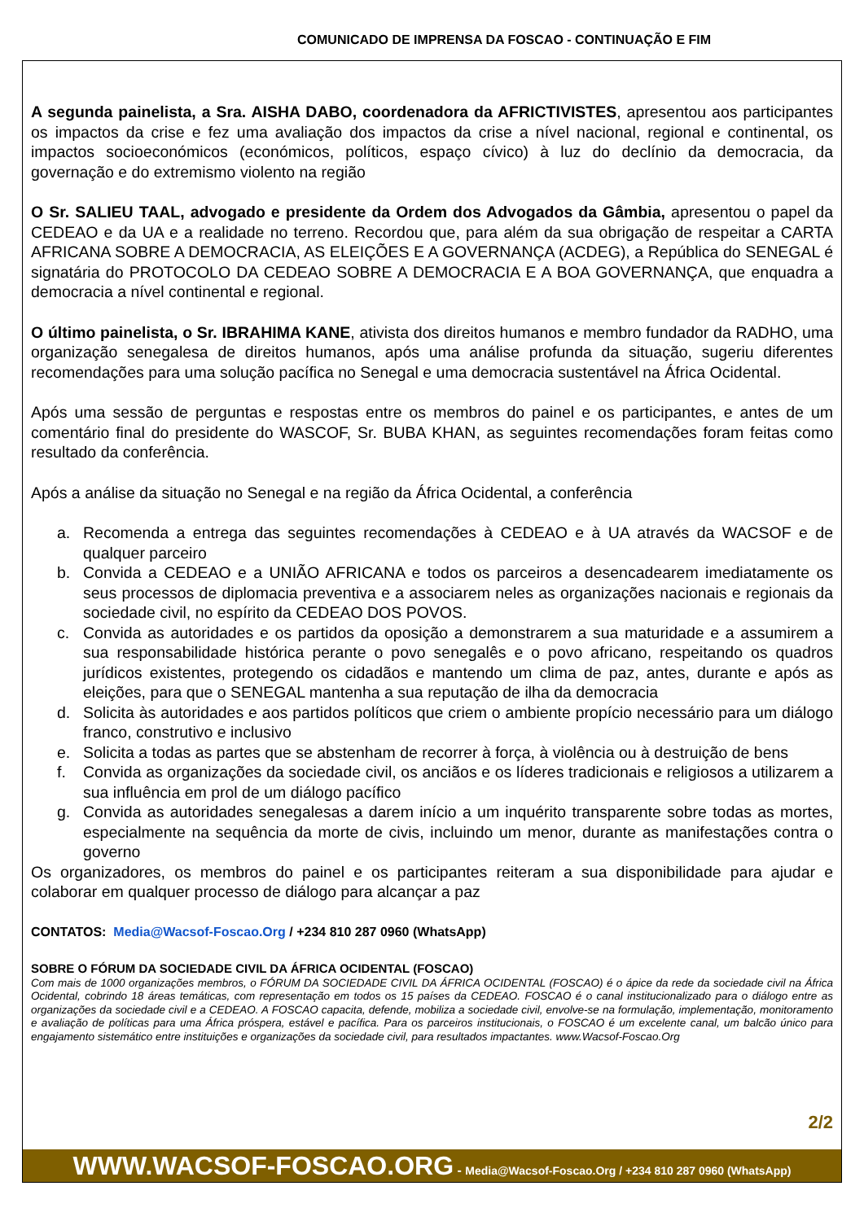COMUNICADO DE IMPRENSA DA FOSCAO - CONTINUAÇÃO E FIM
A segunda painelista, a Sra. AISHA DABO, coordenadora da AFRICTIVISTES, apresentou aos participantes os impactos da crise e fez uma avaliação dos impactos da crise a nível nacional, regional e continental, os impactos socioeconómicos (económicos, políticos, espaço cívico) à luz do declínio da democracia, da governação e do extremismo violento na região
O Sr. SALIEU TAAL, advogado e presidente da Ordem dos Advogados da Gâmbia, apresentou o papel da CEDEAO e da UA e a realidade no terreno. Recordou que, para além da sua obrigação de respeitar a CARTA AFRICANA SOBRE A DEMOCRACIA, AS ELEIÇÕES E A GOVERNANÇA (ACDEG), a República do SENEGAL é signatária do PROTOCOLO DA CEDEAO SOBRE A DEMOCRACIA E A BOA GOVERNANÇA, que enquadra a democracia a nível continental e regional.
O último painelista, o Sr. IBRAHIMA KANE, ativista dos direitos humanos e membro fundador da RADHO, uma organização senegalesa de direitos humanos, após uma análise profunda da situação, sugeriu diferentes recomendações para uma solução pacífica no Senegal e uma democracia sustentável na África Ocidental.
Após uma sessão de perguntas e respostas entre os membros do painel e os participantes, e antes de um comentário final do presidente do WASCOF, Sr. BUBA KHAN, as seguintes recomendações foram feitas como resultado da conferência.
Após a análise da situação no Senegal e na região da África Ocidental, a conferência
a. Recomenda a entrega das seguintes recomendações à CEDEAO e à UA através da WACSOF e de qualquer parceiro
b. Convida a CEDEAO e a UNIÃO AFRICANA e todos os parceiros a desencadearem imediatamente os seus processos de diplomacia preventiva e a associarem neles as organizações nacionais e regionais da sociedade civil, no espírito da CEDEAO DOS POVOS.
c. Convida as autoridades e os partidos da oposição a demonstrarem a sua maturidade e a assumirem a sua responsabilidade histórica perante o povo senegalês e o povo africano, respeitando os quadros jurídicos existentes, protegendo os cidadãos e mantendo um clima de paz, antes, durante e após as eleições, para que o SENEGAL mantenha a sua reputação de ilha da democracia
d. Solicita às autoridades e aos partidos políticos que criem o ambiente propício necessário para um diálogo franco, construtivo e inclusivo
e. Solicita a todas as partes que se abstenham de recorrer à força, à violência ou à destruição de bens
f. Convida as organizações da sociedade civil, os anciãos e os líderes tradicionais e religiosos a utilizarem a sua influência em prol de um diálogo pacífico
g. Convida as autoridades senegalesas a darem início a um inquérito transparente sobre todas as mortes, especialmente na sequência da morte de civis, incluindo um menor, durante as manifestações contra o governo
Os organizadores, os membros do painel e os participantes reiteram a sua disponibilidade para ajudar e colaborar em qualquer processo de diálogo para alcançar a paz
CONTATOS: Media@Wacsof-Foscao.Org / +234 810 287 0960 (WhatsApp)
SOBRE O FÓRUM DA SOCIEDADE CIVIL DA ÁFRICA OCIDENTAL (FOSCAO)
Com mais de 1000 organizações membros, o FÓRUM DA SOCIEDADE CIVIL DA ÁFRICA OCIDENTAL (FOSCAO) é o ápice da rede da sociedade civil na África Ocidental, cobrindo 18 áreas temáticas, com representação em todos os 15 países da CEDEAO. FOSCAO é o canal institucionalizado para o diálogo entre as organizações da sociedade civil e a CEDEAO. A FOSCAO capacita, defende, mobiliza a sociedade civil, envolve-se na formulação, implementação, monitoramento e avaliação de políticas para uma África próspera, estável e pacífica. Para os parceiros institucionais, o FOSCAO é um excelente canal, um balcão único para engajamento sistemático entre instituições e organizações da sociedade civil, para resultados impactantes. www.Wacsof-Foscao.Org
2/2
WWW.WACSOF-FOSCAO.ORG - Media@Wacsof-Foscao.Org / +234 810 287 0960 (WhatsApp)